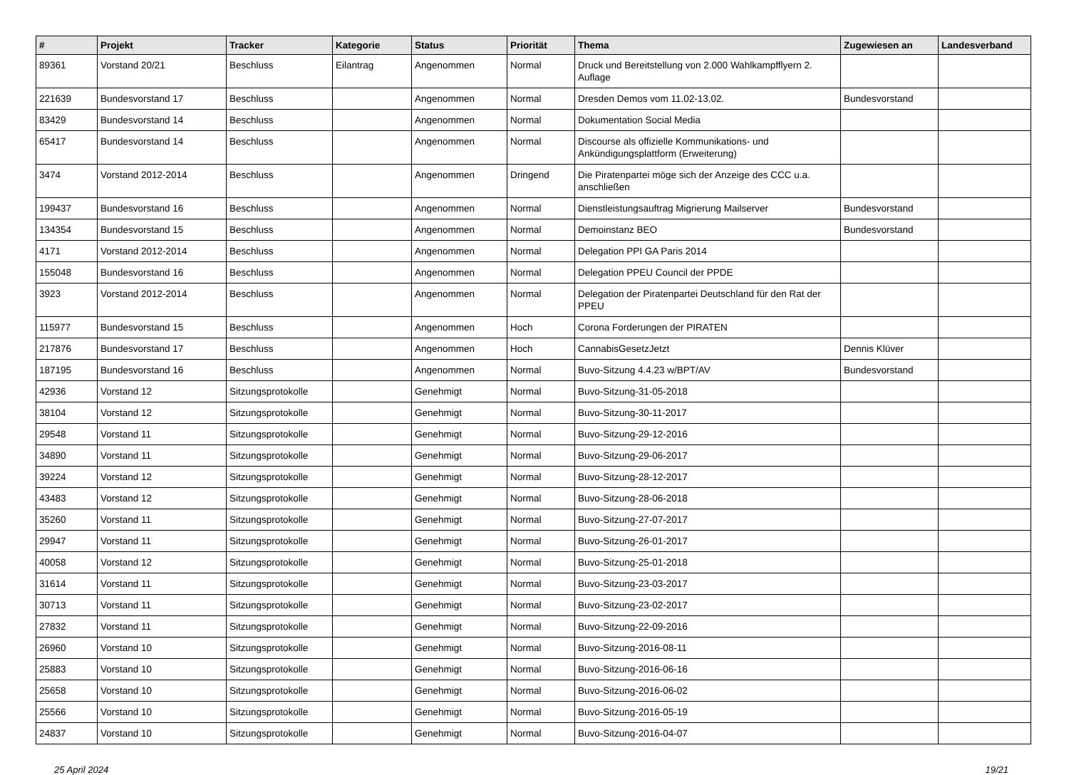| # | Projekt | Tracker | Kategorie | Status | Priorität | Thema | Zugewiesen an | Landesverband |
| --- | --- | --- | --- | --- | --- | --- | --- | --- |
| 89361 | Vorstand 20/21 | Beschluss | Eilantrag | Angenommen | Normal | Druck und Bereitstellung von 2.000 Wahlkampfflyern 2. Auflage | | |
| 221639 | Bundesvorstand 17 | Beschluss | | Angenommen | Normal | Dresden Demos vom 11.02-13.02. | Bundesvorstand | |
| 83429 | Bundesvorstand 14 | Beschluss | | Angenommen | Normal | Dokumentation Social Media | | |
| 65417 | Bundesvorstand 14 | Beschluss | | Angenommen | Normal | Discourse als offizielle Kommunikations- und Ankündigungsplattform (Erweiterung) | | |
| 3474 | Vorstand 2012-2014 | Beschluss | | Angenommen | Dringend | Die Piratenpartei möge sich der Anzeige des CCC u.a. anschließen | | |
| 199437 | Bundesvorstand 16 | Beschluss | | Angenommen | Normal | Dienstleistungsauftrag Migrierung Mailserver | Bundesvorstand | |
| 134354 | Bundesvorstand 15 | Beschluss | | Angenommen | Normal | Demoinstanz BEO | Bundesvorstand | |
| 4171 | Vorstand 2012-2014 | Beschluss | | Angenommen | Normal | Delegation PPI GA Paris 2014 | | |
| 155048 | Bundesvorstand 16 | Beschluss | | Angenommen | Normal | Delegation PPEU Council der PPDE | | |
| 3923 | Vorstand 2012-2014 | Beschluss | | Angenommen | Normal | Delegation der Piratenpartei Deutschland für den Rat der PPEU | | |
| 115977 | Bundesvorstand 15 | Beschluss | | Angenommen | Hoch | Corona Forderungen der PIRATEN | | |
| 217876 | Bundesvorstand 17 | Beschluss | | Angenommen | Hoch | CannabisGesetzJetzt | Dennis Klüver | |
| 187195 | Bundesvorstand 16 | Beschluss | | Angenommen | Normal | Buvo-Sitzung 4.4.23 w/BPT/AV | Bundesvorstand | |
| 42936 | Vorstand 12 | Sitzungsprotokolle | | Genehmigt | Normal | Buvo-Sitzung-31-05-2018 | | |
| 38104 | Vorstand 12 | Sitzungsprotokolle | | Genehmigt | Normal | Buvo-Sitzung-30-11-2017 | | |
| 29548 | Vorstand 11 | Sitzungsprotokolle | | Genehmigt | Normal | Buvo-Sitzung-29-12-2016 | | |
| 34890 | Vorstand 11 | Sitzungsprotokolle | | Genehmigt | Normal | Buvo-Sitzung-29-06-2017 | | |
| 39224 | Vorstand 12 | Sitzungsprotokolle | | Genehmigt | Normal | Buvo-Sitzung-28-12-2017 | | |
| 43483 | Vorstand 12 | Sitzungsprotokolle | | Genehmigt | Normal | Buvo-Sitzung-28-06-2018 | | |
| 35260 | Vorstand 11 | Sitzungsprotokolle | | Genehmigt | Normal | Buvo-Sitzung-27-07-2017 | | |
| 29947 | Vorstand 11 | Sitzungsprotokolle | | Genehmigt | Normal | Buvo-Sitzung-26-01-2017 | | |
| 40058 | Vorstand 12 | Sitzungsprotokolle | | Genehmigt | Normal | Buvo-Sitzung-25-01-2018 | | |
| 31614 | Vorstand 11 | Sitzungsprotokolle | | Genehmigt | Normal | Buvo-Sitzung-23-03-2017 | | |
| 30713 | Vorstand 11 | Sitzungsprotokolle | | Genehmigt | Normal | Buvo-Sitzung-23-02-2017 | | |
| 27832 | Vorstand 11 | Sitzungsprotokolle | | Genehmigt | Normal | Buvo-Sitzung-22-09-2016 | | |
| 26960 | Vorstand 10 | Sitzungsprotokolle | | Genehmigt | Normal | Buvo-Sitzung-2016-08-11 | | |
| 25883 | Vorstand 10 | Sitzungsprotokolle | | Genehmigt | Normal | Buvo-Sitzung-2016-06-16 | | |
| 25658 | Vorstand 10 | Sitzungsprotokolle | | Genehmigt | Normal | Buvo-Sitzung-2016-06-02 | | |
| 25566 | Vorstand 10 | Sitzungsprotokolle | | Genehmigt | Normal | Buvo-Sitzung-2016-05-19 | | |
| 24837 | Vorstand 10 | Sitzungsprotokolle | | Genehmigt | Normal | Buvo-Sitzung-2016-04-07 | | |
25 April 2024 19/21